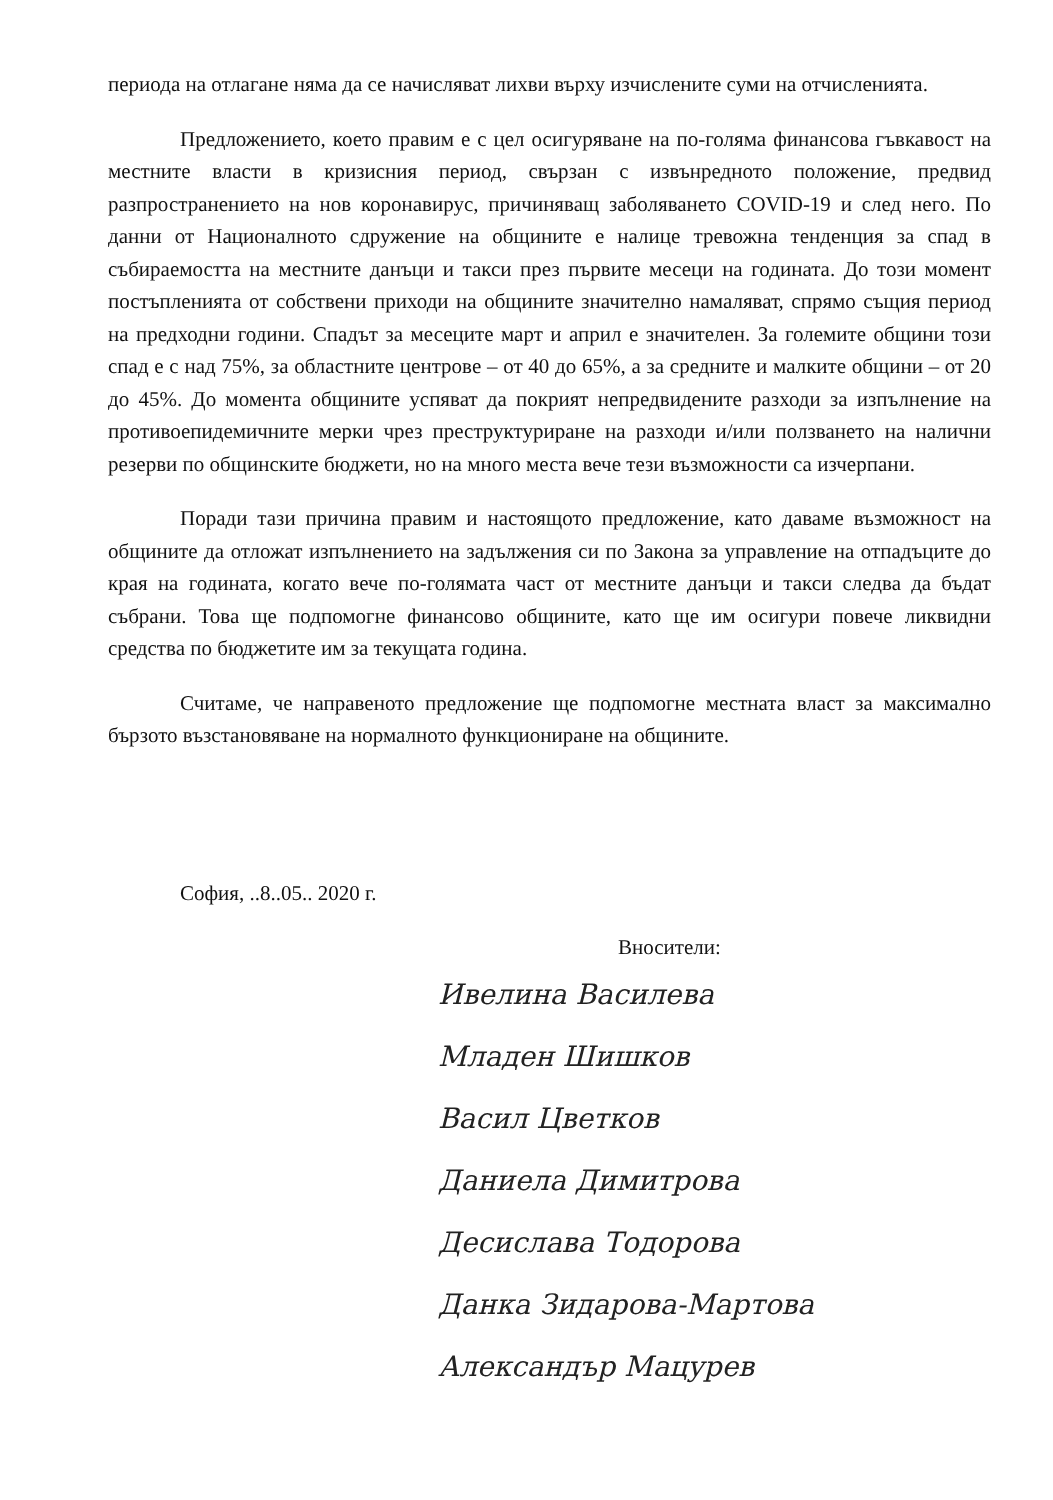периода на отлагане няма да се начисляват лихви върху изчислените суми на отчисленията.
Предложението, което правим е с цел осигуряване на по-голяма финансова гъвкавост на местните власти в кризисния период, свързан с извънредното положение, предвид разпространението на нов коронавирус, причиняващ заболяването COVID-19 и след него. По данни от Националното сдружение на общините е налице тревожна тенденция за спад в събираемостта на местните данъци и такси през първите месеци на годината. До този момент постъпленията от собствени приходи на общините значително намаляват, спрямо същия период на предходни години. Спадът за месеците март и април е значителен. За големите общини този спад е с над 75%, за областните центрове – от 40 до 65%, а за средните и малките общини – от 20 до 45%. До момента общините успяват да покрият непредвидените разходи за изпълнение на противоепидемичните мерки чрез преструктуриране на разходи и/или ползването на налични резерви по общинските бюджети, но на много места вече тези възможности са изчерпани.
Поради тази причина правим и настоящото предложение, като даваме възможност на общините да отложат изпълнението на задължения си по Закона за управление на отпадъците до края на годината, когато вече по-голямата част от местните данъци и такси следва да бъдат събрани. Това ще подпомогне финансово общините, като ще им осигури повече ликвидни средства по бюджетите им за текущата година.
Считаме, че направеното предложение ще подпомогне местната власт за максимално бързото възстановяване на нормалното функциониране на общините.
София, ..8..05.. 2020 г.
Вносители:
Ивелина Василева
Младен Шишков
Васил Цветков
Даниела Димитрова
Десислава Тодорова
Данка Зидарова-Мартова
Александър Мацурев